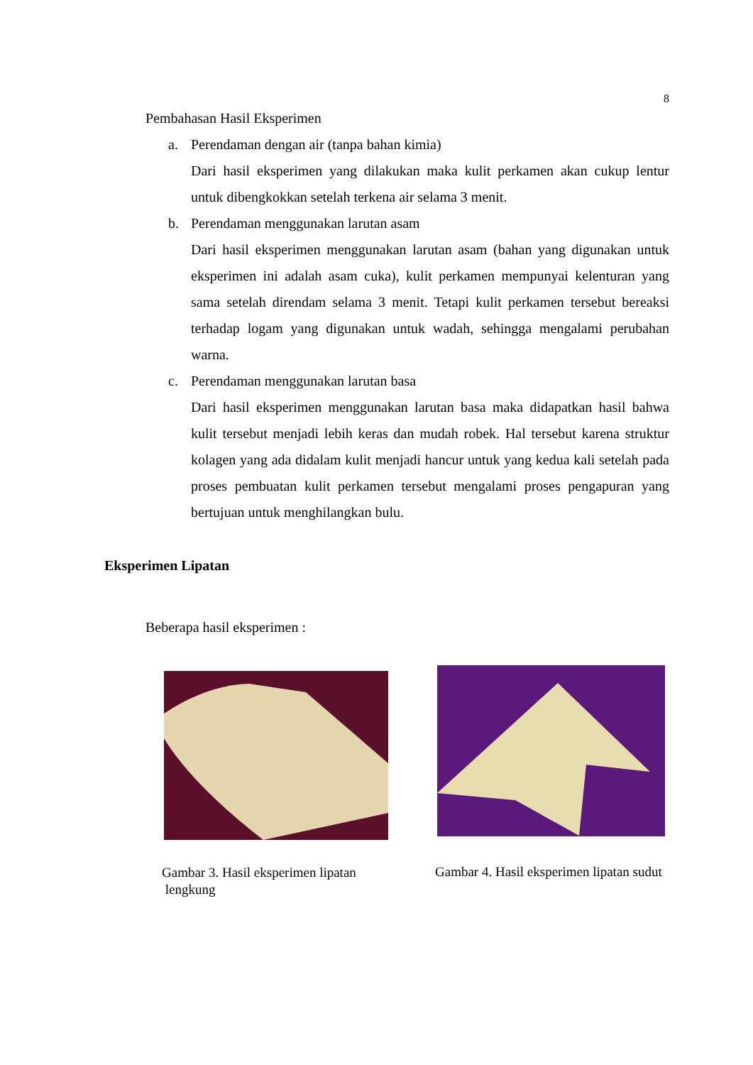8
Pembahasan Hasil Eksperimen
a. Perendaman dengan air (tanpa bahan kimia)
Dari hasil eksperimen yang dilakukan maka kulit perkamen akan cukup lentur untuk dibengkokkan setelah terkena air selama 3 menit.
b. Perendaman menggunakan larutan asam
Dari hasil eksperimen menggunakan larutan asam (bahan yang digunakan untuk eksperimen ini adalah asam cuka), kulit perkamen mempunyai kelenturan yang sama setelah direndam selama 3 menit. Tetapi kulit perkamen tersebut bereaksi terhadap logam yang digunakan untuk wadah, sehingga mengalami perubahan warna.
c. Perendaman menggunakan larutan basa
Dari hasil eksperimen menggunakan larutan basa maka didapatkan hasil bahwa kulit tersebut menjadi lebih keras dan mudah robek. Hal tersebut karena struktur kolagen yang ada didalam kulit menjadi hancur untuk yang kedua kali setelah pada proses pembuatan kulit perkamen tersebut mengalami proses pengapuran yang bertujuan untuk menghilangkan bulu.
Eksperimen Lipatan
Beberapa hasil eksperimen :
Gambar 3. Hasil eksperimen lipatan
lengkung
Gambar 4. Hasil eksperimen lipatan sudut